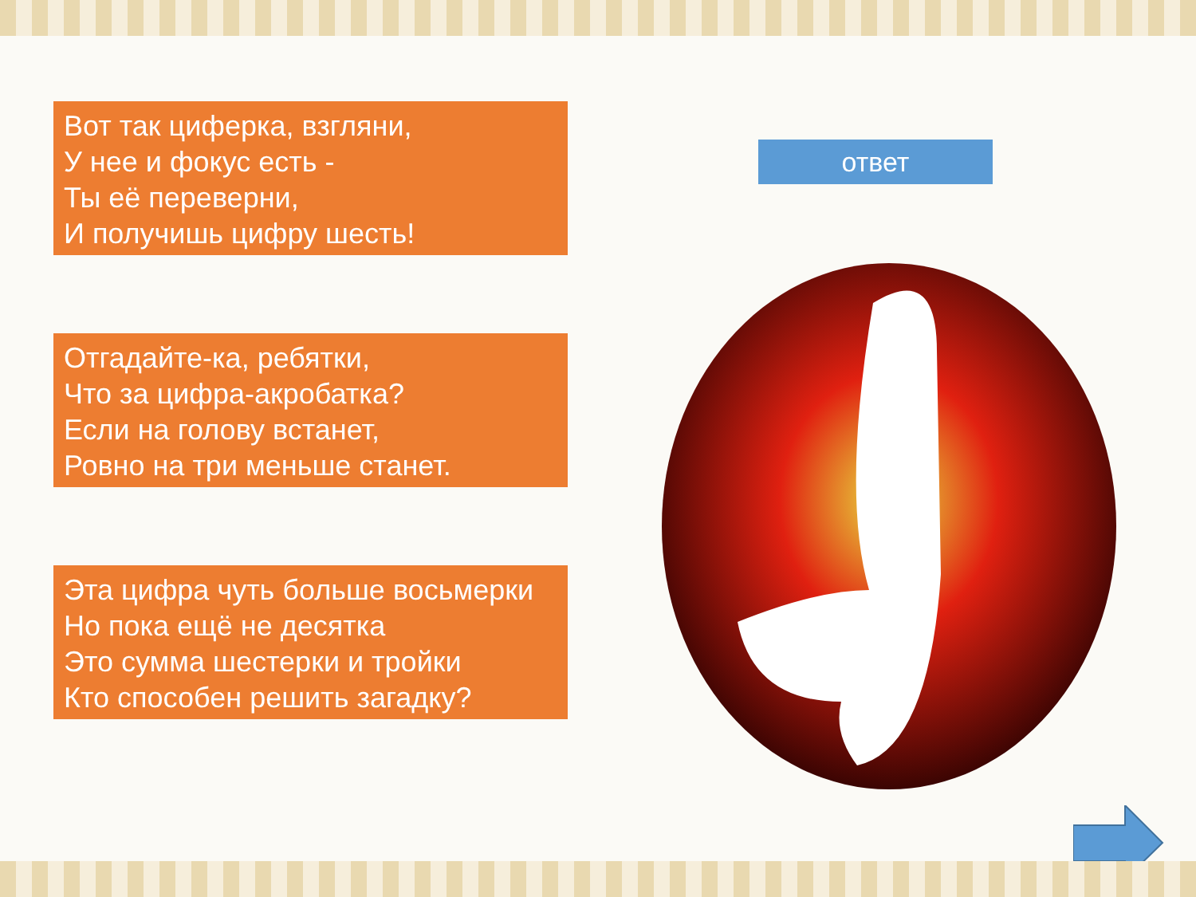Вот так циферка, взгляни,
У нее и фокус есть -
Ты её переверни,
И получишь цифру шесть!
Отгадайте-ка, ребятки,
Что за цифра-акробатка?
Если на голову встанет,
Ровно на три меньше станет.
Эта цифра чуть больше восьмерки
Но пока ещё не десятка
Это сумма шестерки и тройки
Кто способен решить загадку?
ответ